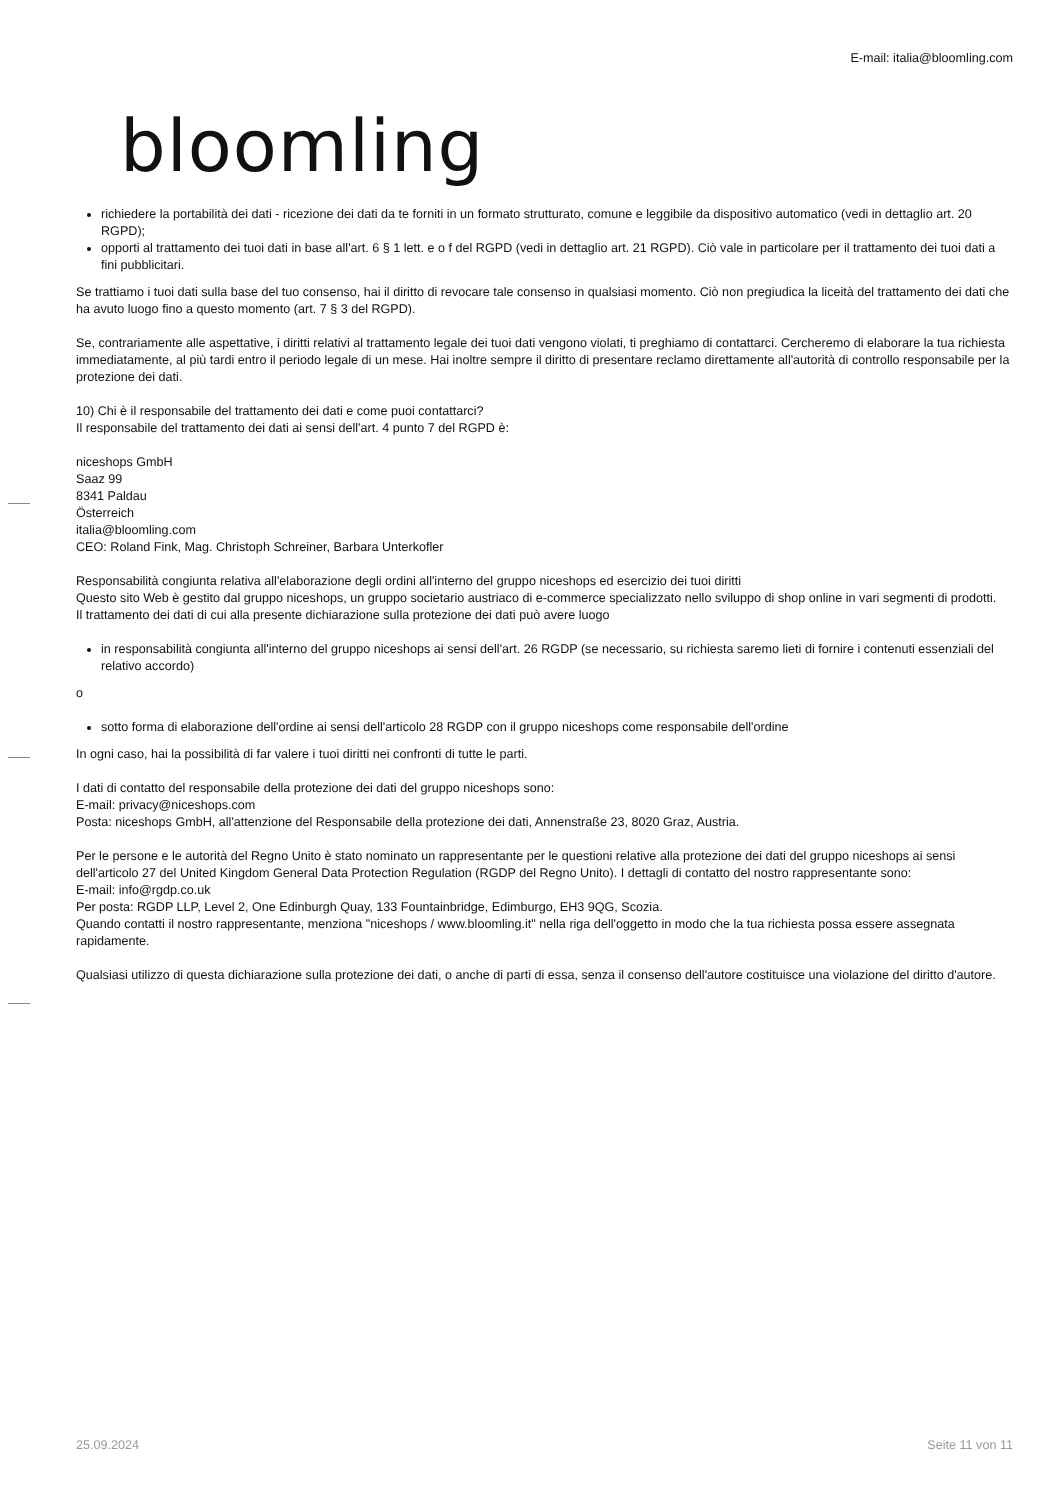bloomling
E-mail: italia@bloomling.com
richiedere la portabilità dei dati - ricezione dei dati da te forniti in un formato strutturato, comune e leggibile da dispositivo automatico (vedi in dettaglio art. 20 RGPD);
opporti al trattamento dei tuoi dati in base all'art. 6 § 1 lett. e o f del RGPD (vedi in dettaglio art. 21 RGPD). Ciò vale in particolare per il trattamento dei tuoi dati a fini pubblicitari.
Se trattiamo i tuoi dati sulla base del tuo consenso, hai il diritto di revocare tale consenso in qualsiasi momento. Ciò non pregiudica la liceità del trattamento dei dati che ha avuto luogo fino a questo momento (art. 7 § 3 del RGPD).
Se, contrariamente alle aspettative, i diritti relativi al trattamento legale dei tuoi dati vengono violati, ti preghiamo di contattarci. Cercheremo di elaborare la tua richiesta immediatamente, al più tardi entro il periodo legale di un mese. Hai inoltre sempre il diritto di presentare reclamo direttamente all'autorità di controllo responsabile per la protezione dei dati.
10) Chi è il responsabile del trattamento dei dati e come puoi contattarci?
Il responsabile del trattamento dei dati ai sensi dell'art. 4 punto 7 del RGPD è:
niceshops GmbH
Saaz 99
8341 Paldau
Österreich
italia@bloomling.com
CEO: Roland Fink, Mag. Christoph Schreiner, Barbara Unterkofler
Responsabilità congiunta relativa all'elaborazione degli ordini all'interno del gruppo niceshops ed esercizio dei tuoi diritti
Questo sito Web è gestito dal gruppo niceshops, un gruppo societario austriaco di e-commerce specializzato nello sviluppo di shop online in vari segmenti di prodotti.
Il trattamento dei dati di cui alla presente dichiarazione sulla protezione dei dati può avere luogo
in responsabilità congiunta all'interno del gruppo niceshops ai sensi dell'art. 26 RGDP (se necessario, su richiesta saremo lieti di fornire i contenuti essenziali del relativo accordo)
o
sotto forma di elaborazione dell'ordine ai sensi dell'articolo 28 RGDP con il gruppo niceshops come responsabile dell'ordine
In ogni caso, hai la possibilità di far valere i tuoi diritti nei confronti di tutte le parti.
I dati di contatto del responsabile della protezione dei dati del gruppo niceshops sono:
E-mail: privacy@niceshops.com
Posta: niceshops GmbH, all'attenzione del Responsabile della protezione dei dati, Annenstraße 23, 8020 Graz, Austria.
Per le persone e le autorità del Regno Unito è stato nominato un rappresentante per le questioni relative alla protezione dei dati del gruppo niceshops ai sensi dell'articolo 27 del United Kingdom General Data Protection Regulation (RGDP del Regno Unito). I dettagli di contatto del nostro rappresentante sono:
E-mail: info@rgdp.co.uk
Per posta: RGDP LLP, Level 2, One Edinburgh Quay, 133 Fountainbridge, Edimburgo, EH3 9QG, Scozia.
Quando contatti il nostro rappresentante, menziona "niceshops / www.bloomling.it" nella riga dell'oggetto in modo che la tua richiesta possa essere assegnata rapidamente.
Qualsiasi utilizzo di questa dichiarazione sulla protezione dei dati, o anche di parti di essa, senza il consenso dell'autore costituisce una violazione del diritto d'autore.
25.09.2024 Seite 11 von 11